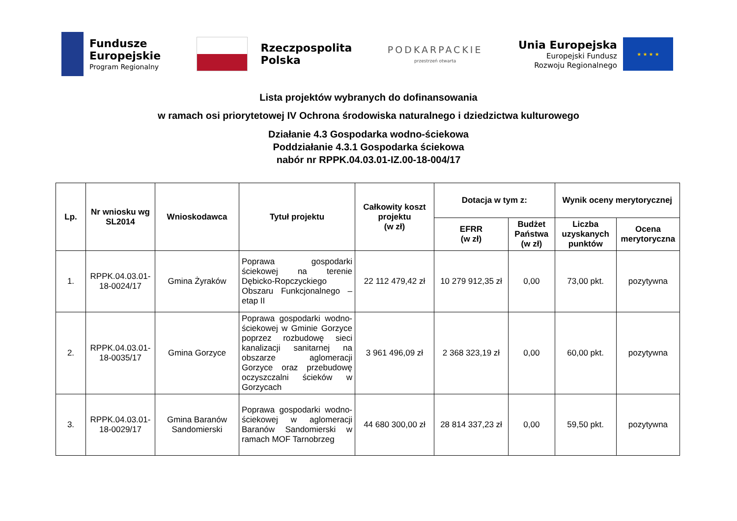Fundusze
Europejskie
Program Regionalny
Rzeczpospolita
Polska
PODKARPACKIE
przestrzeń otwarta
Unia Europejska
Europejski Fundusz
Rozwoju Regionalnego
★ ★ ★ ★
Lista projektów wybranych do dofinansowania
w ramach osi priorytetowej IV Ochrona środowiska naturalnego i dziedzictwa kulturowego
Działanie 4.3 Gospodarka wodno-ściekowa
Poddziałanie 4.3.1 Gospodarka ściekowa
nabór nr RPPK.04.03.01-IZ.00-18-004/17
| Lp. | Nr wniosku wg SL2014 | Wnioskodawca | Tytuł projektu | Całkowity koszt projektu (w zł) | Dotacja w tym z: | | Wynik oceny merytorycznej | |
| --- | --- | --- | --- | --- | --- | --- | --- | --- |
| | | | | | EFRR (w zł) | Budżet Państwa (w zł) | Liczba uzyskanych punktów | Ocena merytoryczna |
| 1. | RPPK.04.03.01-18-0024/17 | Gmina Żyraków | Poprawa gospodarki ściekowej na terenie Dębicko-Ropczyckiego Obszaru Funkcjonalnego – etap II | 22 112 479,42 zł | 10 279 912,35 zł | 0,00 | 73,00 pkt. | pozytywna |
| 2. | RPPK.04.03.01-18-0035/17 | Gmina Gorzyce | Poprawa gospodarki wodno-ściekowej w Gminie Gorzyce poprzez rozbudowę sieci kanalizacji sanitarnej na obszarze aglomeracji Gorzyce oraz przebudowę oczyszczalni ścieków w Gorzycach | 3 961 496,09 zł | 2 368 323,19 zł | 0,00 | 60,00 pkt. | pozytywna |
| 3. | RPPK.04.03.01-18-0029/17 | Gmina Baranów Sandomierski | Poprawa gospodarki wodno-ściekowej w aglomeracji Baranów Sandomierski w ramach MOF Tarnobrzeg | 44 680 300,00 zł | 28 814 337,23 zł | 0,00 | 59,50 pkt. | pozytywna |